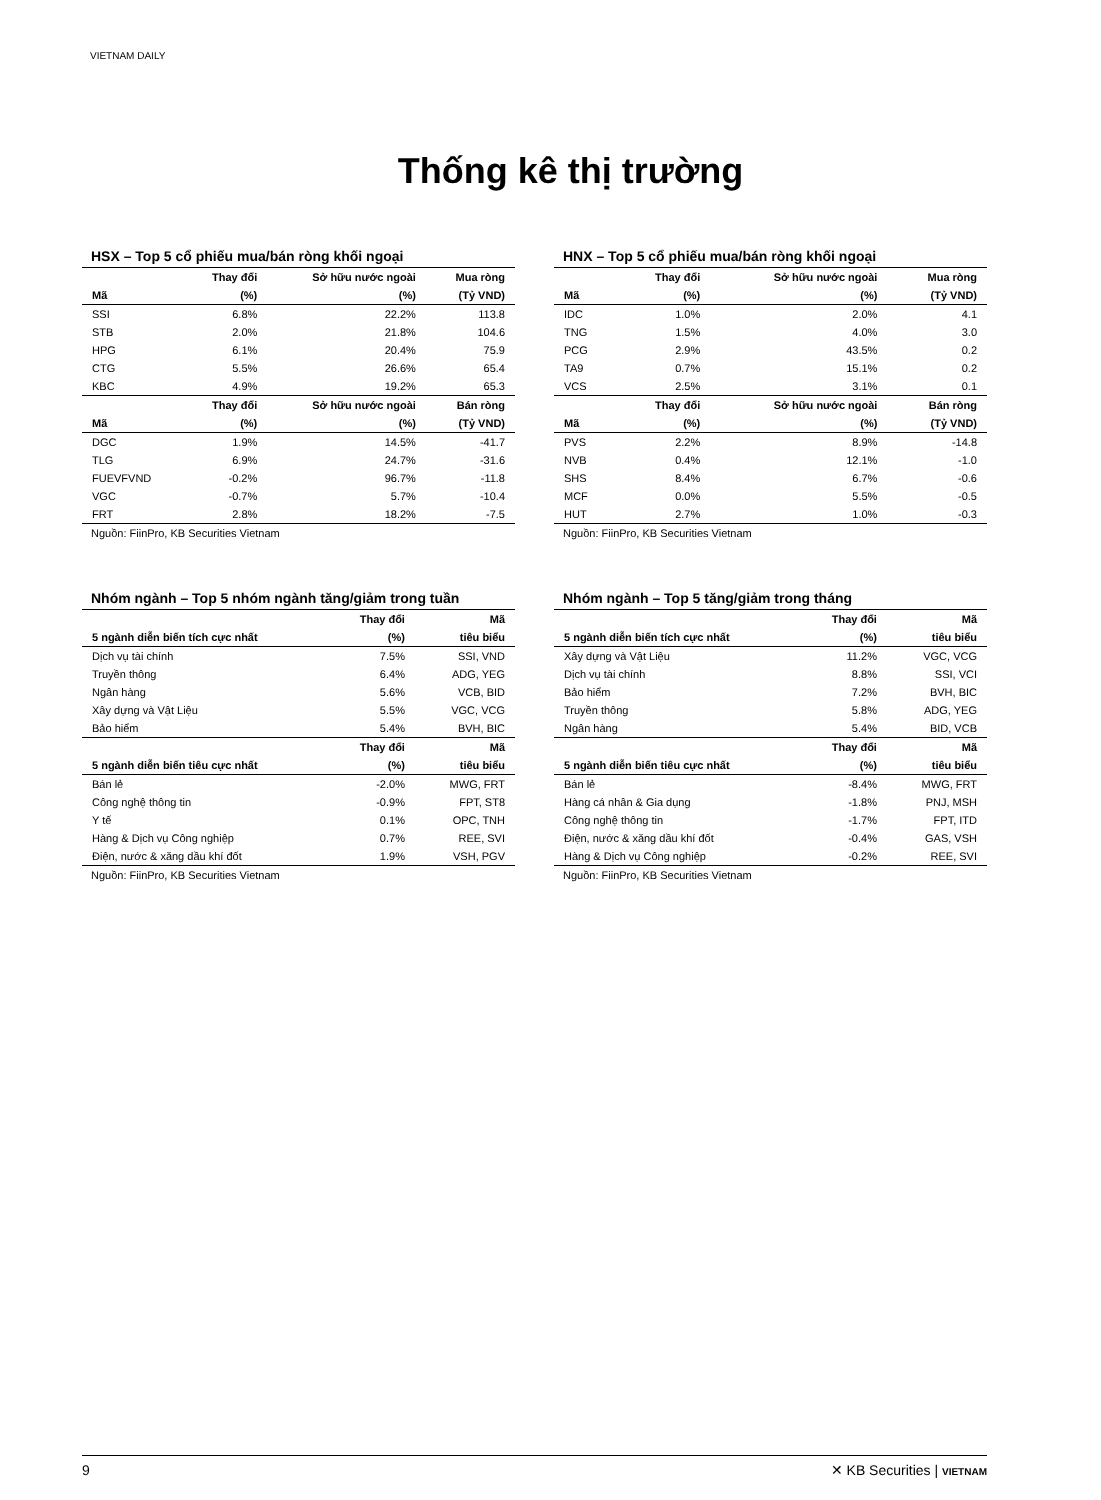VIETNAM DAILY
Thống kê thị trường
HSX – Top 5 cổ phiếu mua/bán ròng khối ngoại
| | Thay đổi | Sở hữu nước ngoài | Mua ròng |
| --- | --- | --- | --- |
| Mã | (%) | (%) | (Tỷ VND) |
| SSI | 6.8% | 22.2% | 113.8 |
| STB | 2.0% | 21.8% | 104.6 |
| HPG | 6.1% | 20.4% | 75.9 |
| CTG | 5.5% | 26.6% | 65.4 |
| KBC | 4.9% | 19.2% | 65.3 |
| | Thay đổi | Sở hữu nước ngoài | Bán ròng |
| Mã | (%) | (%) | (Tỷ VND) |
| DGC | 1.9% | 14.5% | -41.7 |
| TLG | 6.9% | 24.7% | -31.6 |
| FUEVFVND | -0.2% | 96.7% | -11.8 |
| VGC | -0.7% | 5.7% | -10.4 |
| FRT | 2.8% | 18.2% | -7.5 |
Nguồn: FiinPro, KB Securities Vietnam
HNX – Top 5 cổ phiếu mua/bán ròng khối ngoại
| | Thay đổi | Sở hữu nước ngoài | Mua ròng |
| --- | --- | --- | --- |
| Mã | (%) | (%) | (Tỷ VND) |
| IDC | 1.0% | 2.0% | 4.1 |
| TNG | 1.5% | 4.0% | 3.0 |
| PCG | 2.9% | 43.5% | 0.2 |
| TA9 | 0.7% | 15.1% | 0.2 |
| VCS | 2.5% | 3.1% | 0.1 |
| | Thay đổi | Sở hữu nước ngoài | Bán ròng |
| Mã | (%) | (%) | (Tỷ VND) |
| PVS | 2.2% | 8.9% | -14.8 |
| NVB | 0.4% | 12.1% | -1.0 |
| SHS | 8.4% | 6.7% | -0.6 |
| MCF | 0.0% | 5.5% | -0.5 |
| HUT | 2.7% | 1.0% | -0.3 |
Nguồn: FiinPro, KB Securities Vietnam
Nhóm ngành – Top 5 nhóm ngành tăng/giảm trong tuần
| | Thay đổi | Mã |
| --- | --- | --- |
| 5 ngành diễn biến tích cực nhất | (%) | tiêu biểu |
| Dịch vụ tài chính | 7.5% | SSI, VND |
| Truyền thông | 6.4% | ADG, YEG |
| Ngân hàng | 5.6% | VCB, BID |
| Xây dựng và Vật Liệu | 5.5% | VGC, VCG |
| Bảo hiểm | 5.4% | BVH, BIC |
| | Thay đổi | Mã |
| 5 ngành diễn biến tiêu cực nhất | (%) | tiêu biểu |
| Bán lẻ | -2.0% | MWG, FRT |
| Công nghệ thông tin | -0.9% | FPT, ST8 |
| Y tế | 0.1% | OPC, TNH |
| Hàng & Dịch vụ Công nghiệp | 0.7% | REE, SVI |
| Điện, nước & xăng dầu khí đốt | 1.9% | VSH, PGV |
Nguồn: FiinPro, KB Securities Vietnam
Nhóm ngành – Top 5 tăng/giảm trong tháng
| | Thay đổi | Mã |
| --- | --- | --- |
| 5 ngành diễn biến tích cực nhất | (%) | tiêu biểu |
| Xây dựng và Vật Liệu | 11.2% | VGC, VCG |
| Dịch vụ tài chính | 8.8% | SSI, VCI |
| Bảo hiểm | 7.2% | BVH, BIC |
| Truyền thông | 5.8% | ADG, YEG |
| Ngân hàng | 5.4% | BID, VCB |
| | Thay đổi | Mã |
| 5 ngành diễn biến tiêu cực nhất | (%) | tiêu biểu |
| Bán lẻ | -8.4% | MWG, FRT |
| Hàng cá nhân & Gia dụng | -1.8% | PNJ, MSH |
| Công nghệ thông tin | -1.7% | FPT, ITD |
| Điện, nước & xăng dầu khí đốt | -0.4% | GAS, VSH |
| Hàng & Dịch vụ Công nghiệp | -0.2% | REE, SVI |
Nguồn: FiinPro, KB Securities Vietnam
9 ✕ KB Securities | VIETNAM